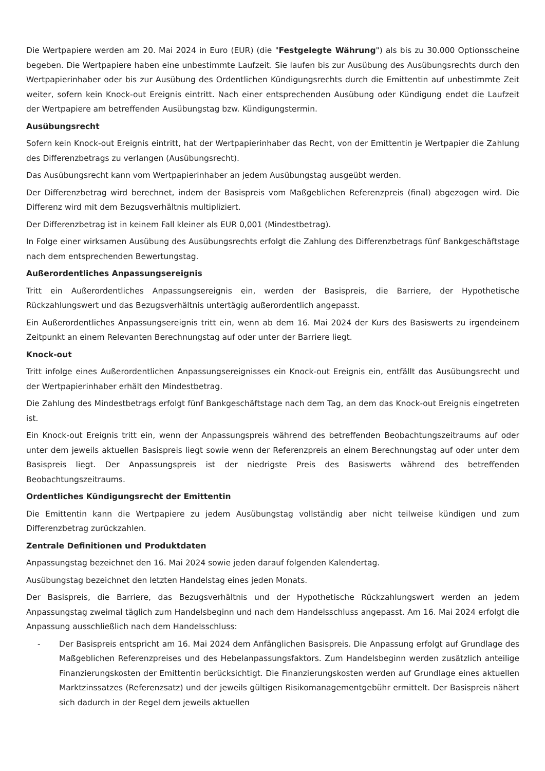Die Wertpapiere werden am 20. Mai 2024 in Euro (EUR) (die "Festgelegte Währung") als bis zu 30.000 Optionsscheine begeben. Die Wertpapiere haben eine unbestimmte Laufzeit. Sie laufen bis zur Ausübung des Ausübungsrechts durch den Wertpapierinhaber oder bis zur Ausübung des Ordentlichen Kündigungsrechts durch die Emittentin auf unbestimmte Zeit weiter, sofern kein Knock-out Ereignis eintritt. Nach einer entsprechenden Ausübung oder Kündigung endet die Laufzeit der Wertpapiere am betreffenden Ausübungstag bzw. Kündigungstermin.
Ausübungsrecht
Sofern kein Knock-out Ereignis eintritt, hat der Wertpapierinhaber das Recht, von der Emittentin je Wertpapier die Zahlung des Differenzbetrags zu verlangen (Ausübungsrecht).
Das Ausübungsrecht kann vom Wertpapierinhaber an jedem Ausübungstag ausgeübt werden.
Der Differenzbetrag wird berechnet, indem der Basispreis vom Maßgeblichen Referenzpreis (final) abgezogen wird. Die Differenz wird mit dem Bezugsverhältnis multipliziert.
Der Differenzbetrag ist in keinem Fall kleiner als EUR 0,001 (Mindestbetrag).
In Folge einer wirksamen Ausübung des Ausübungsrechts erfolgt die Zahlung des Differenzbetrags fünf Bankgeschäftstage nach dem entsprechenden Bewertungstag.
Außerordentliches Anpassungsereignis
Tritt ein Außerordentliches Anpassungsereignis ein, werden der Basispreis, die Barriere, der Hypothetische Rückzahlungswert und das Bezugsverhältnis untertägig außerordentlich angepasst.
Ein Außerordentliches Anpassungsereignis tritt ein, wenn ab dem 16. Mai 2024 der Kurs des Basiswerts zu irgendeinem Zeitpunkt an einem Relevanten Berechnungstag auf oder unter der Barriere liegt.
Knock-out
Tritt infolge eines Außerordentlichen Anpassungsereignisses ein Knock-out Ereignis ein, entfällt das Ausübungsrecht und der Wertpapierinhaber erhält den Mindestbetrag.
Die Zahlung des Mindestbetrags erfolgt fünf Bankgeschäftstage nach dem Tag, an dem das Knock-out Ereignis eingetreten ist.
Ein Knock-out Ereignis tritt ein, wenn der Anpassungspreis während des betreffenden Beobachtungszeitraums auf oder unter dem jeweils aktuellen Basispreis liegt sowie wenn der Referenzpreis an einem Berechnungstag auf oder unter dem Basispreis liegt. Der Anpassungspreis ist der niedrigste Preis des Basiswerts während des betreffenden Beobachtungszeitraums.
Ordentliches Kündigungsrecht der Emittentin
Die Emittentin kann die Wertpapiere zu jedem Ausübungstag vollständig aber nicht teilweise kündigen und zum Differenzbetrag zurückzahlen.
Zentrale Definitionen und Produktdaten
Anpassungstag bezeichnet den 16. Mai 2024 sowie jeden darauf folgenden Kalendertag.
Ausübungstag bezeichnet den letzten Handelstag eines jeden Monats.
Der Basispreis, die Barriere, das Bezugsverhältnis und der Hypothetische Rückzahlungswert werden an jedem Anpassungstag zweimal täglich zum Handelsbeginn und nach dem Handelsschluss angepasst. Am 16. Mai 2024 erfolgt die Anpassung ausschließlich nach dem Handelsschluss:
- Der Basispreis entspricht am 16. Mai 2024 dem Anfänglichen Basispreis. Die Anpassung erfolgt auf Grundlage des Maßgeblichen Referenzpreises und des Hebelanpassungsfaktors. Zum Handelsbeginn werden zusätzlich anteilige Finanzierungskosten der Emittentin berücksichtigt. Die Finanzierungskosten werden auf Grundlage eines aktuellen Marktzinssatzes (Referenzsatz) und der jeweils gültigen Risikomanagementgebühr ermittelt. Der Basispreis nähert sich dadurch in der Regel dem jeweils aktuellen